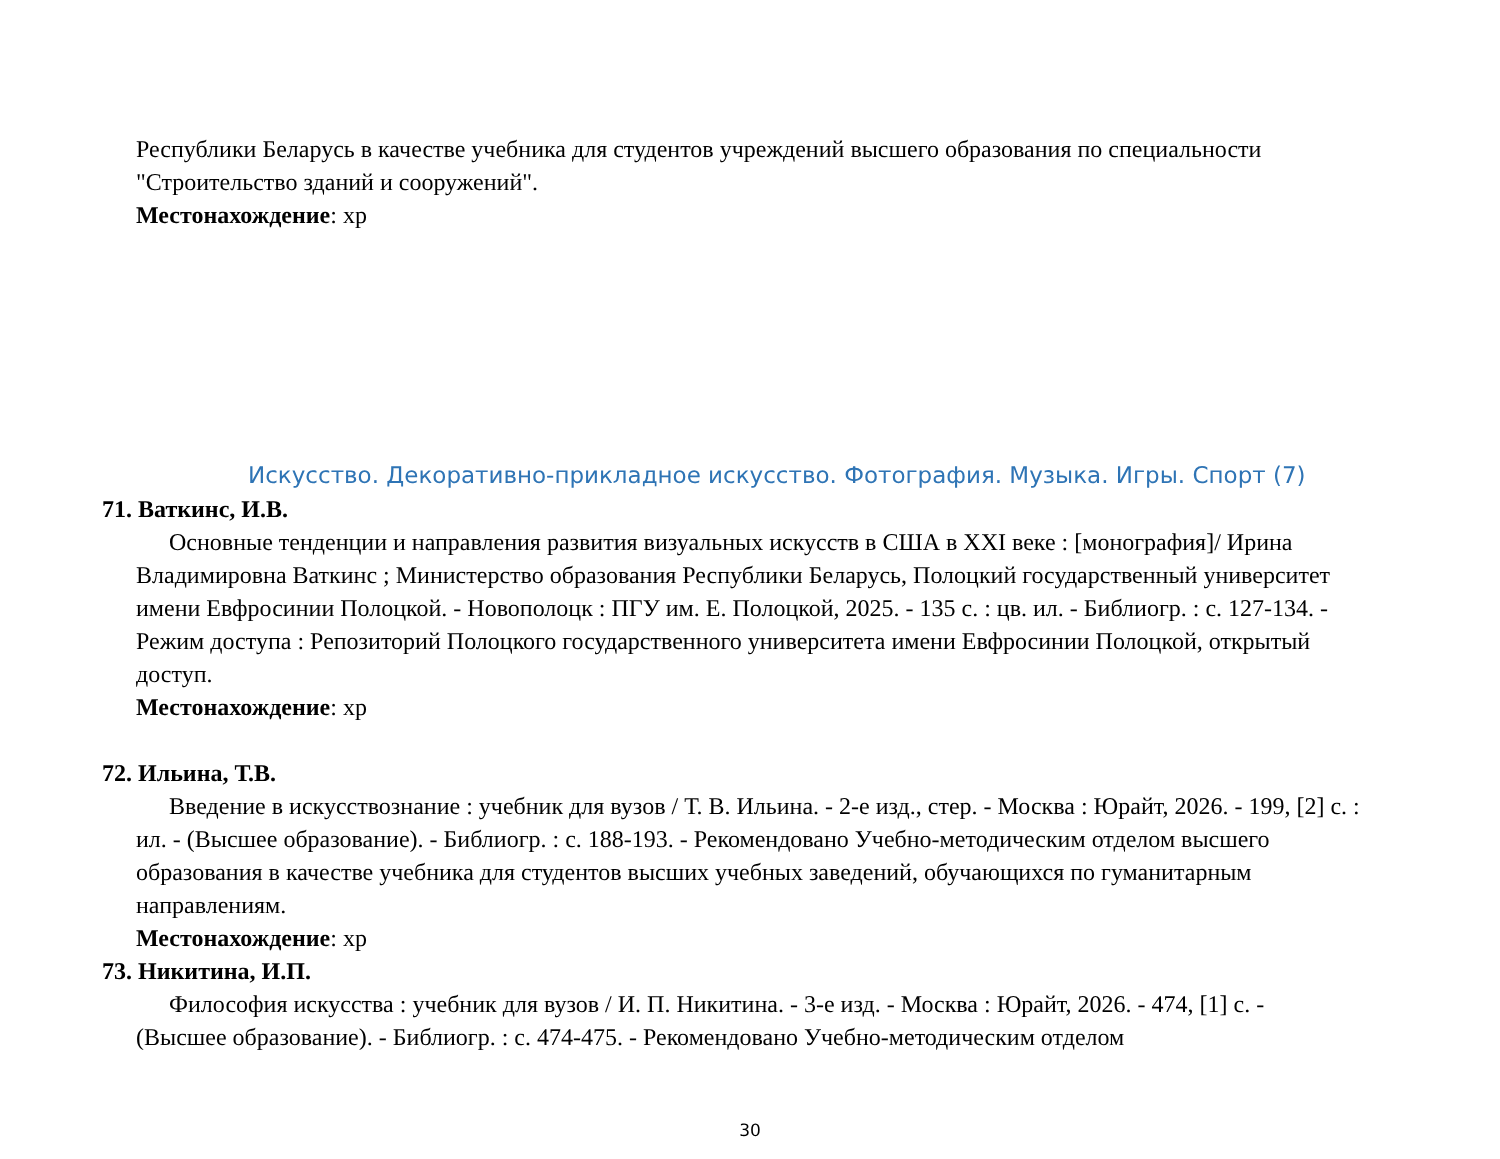Республики Беларусь в качестве учебника для студентов учреждений высшего образования по специальности "Строительство зданий и сооружений".
Местонахождение: хр
Искусство. Декоративно-прикладное искусство. Фотография. Музыка. Игры. Спорт (7)
71. Ваткинс, И.В.
Основные тенденции и направления развития визуальных искусств в США в XXI веке : [монография]/ Ирина Владимировна Ваткинс ; Министерство образования Республики Беларусь, Полоцкий государственный университет имени Евфросинии Полоцкой. - Новополоцк : ПГУ им. Е. Полоцкой, 2025. - 135 с. : цв. ил. - Библиогр. : с. 127-134. - Режим доступа : Репозиторий Полоцкого государственного университета имени Евфросинии Полоцкой, открытый доступ.
Местонахождение: хр
72. Ильина, Т.В.
Введение в искусствознание : учебник для вузов / Т. В. Ильина. - 2-е изд., стер. - Москва : Юрайт, 2026. - 199, [2] с. : ил. - (Высшее образование). - Библиогр. : с. 188-193. - Рекомендовано Учебно-методическим отделом высшего образования в качестве учебника для студентов высших учебных заведений, обучающихся по гуманитарным направлениям.
Местонахождение: хр
73. Никитина, И.П.
Философия искусства : учебник для вузов / И. П. Никитина. - 3-е изд. - Москва : Юрайт, 2026. - 474, [1] с. - (Высшее образование). - Библиогр. : с. 474-475. - Рекомендовано Учебно-методическим отделом
30